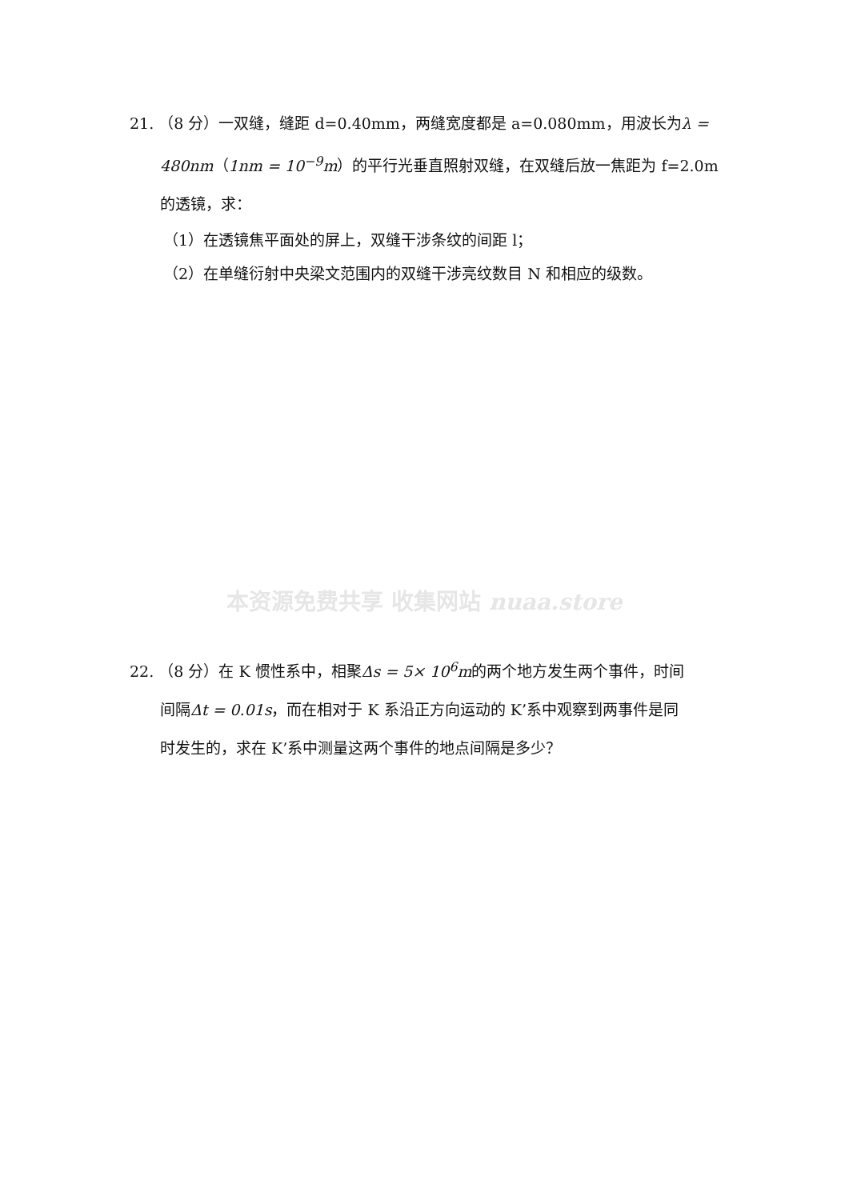21. （8 分）一双缝，缝距 d=0.40mm，两缝宽度都是 a=0.080mm，用波长为λ =
480nm（1nm = 10<sup>−9</sup>m）的平行光垂直照射双缝，在双缝后放一焦距为 f=2.0m
的透镜，求：
（1）在透镜焦平面处的屏上，双缝干涉条纹的间距 l；
（2）在单缝衍射中央梁文范围内的双缝干涉亮纹数目 N 和相应的级数。
本资源免费共享 收集网站 nuaa.store
22. （8 分）在 K 惯性系中，相聚Δs = 5× 10<sup>6</sup>m的两个地方发生两个事件，时间
间隔Δt = 0.01s，而在相对于 K 系沿正方向运动的 K’系中观察到两事件是同
时发生的，求在 K’系中测量这两个事件的地点间隔是多少？